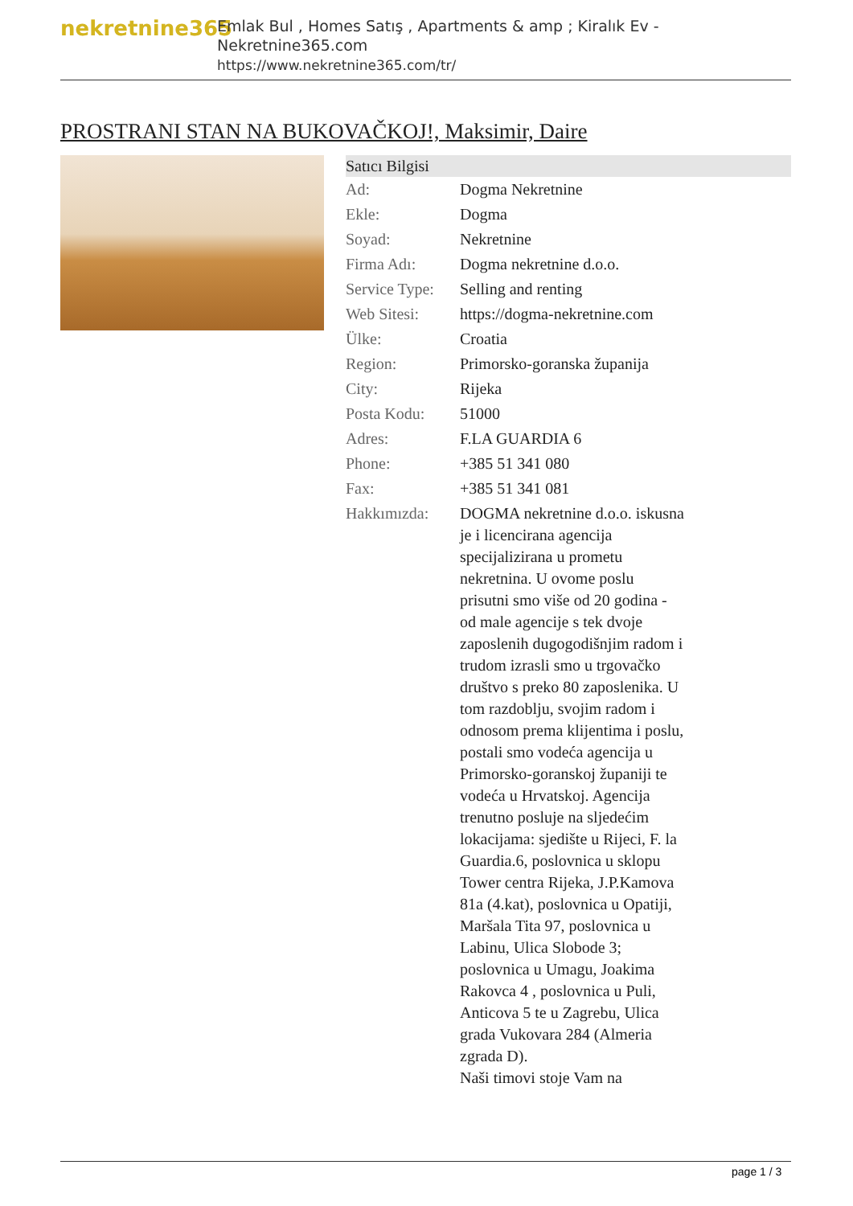nekretnine365
Emlak Bul , Homes Satış , Apartments & amp ; Kiralık Ev - Nekretnine365.com
https://www.nekretnine365.com/tr/
PROSTRANI STAN NA BUKOVAČKOJ!, Maksimir, Daire
| Satıcı Bilgisi | | |
| --- | --- | --- |
| Ad: | Dogma Nekretnine | |
| Ekle: | Dogma | |
| Soyad: | Nekretnine | |
| Firma Adı: | Dogma nekretnine d.o.o. | |
| Service Type: | Selling and renting | |
| Web Sitesi: | https://dogma-nekretnine.com | |
| Ülke: | Croatia | |
| Region: | Primorsko-goranska županija | |
| City: | Rijeka | |
| Posta Kodu: | 51000 | |
| Adres: | F.LA GUARDIA 6 | |
| Phone: | +385 51 341 080 | |
| Fax: | +385 51 341 081 | |
| Hakkımızda: | DOGMA nekretnine d.o.o. iskusna je i licencirana agencija specijalizirana u prometu nekretnina. U ovome poslu prisutni smo više od 20 godina - od male agencije s tek dvoje zaposlenih dugogodišnjim radom i trudom izrasli smo u trgovačko društvo s preko 80 zaposlenika. U tom razdoblju, svojim radom i odnosom prema klijentima i poslu, postali smo vodeća agencija u Primorsko-goranskoj županiji te vodeća u Hrvatskoj. Agencija trenutno posluje na sljedećim lokacijama: sjedište u Rijeci, F. la Guardia.6, poslovnica u sklopu Tower centra Rijeka, J.P.Kamova 81a (4.kat), poslovnica u Opatiji, Maršala Tita 97, poslovnica u Labinu, Ulica Slobode 3; poslovnica u Umagu, Joakima Rakovca 4 , poslovnica u Puli, Anticova 5 te u Zagrebu, Ulica grada Vukovara 284 (Almeria zgrada D). Naši timovi stoje Vam na | |
page 1 / 3